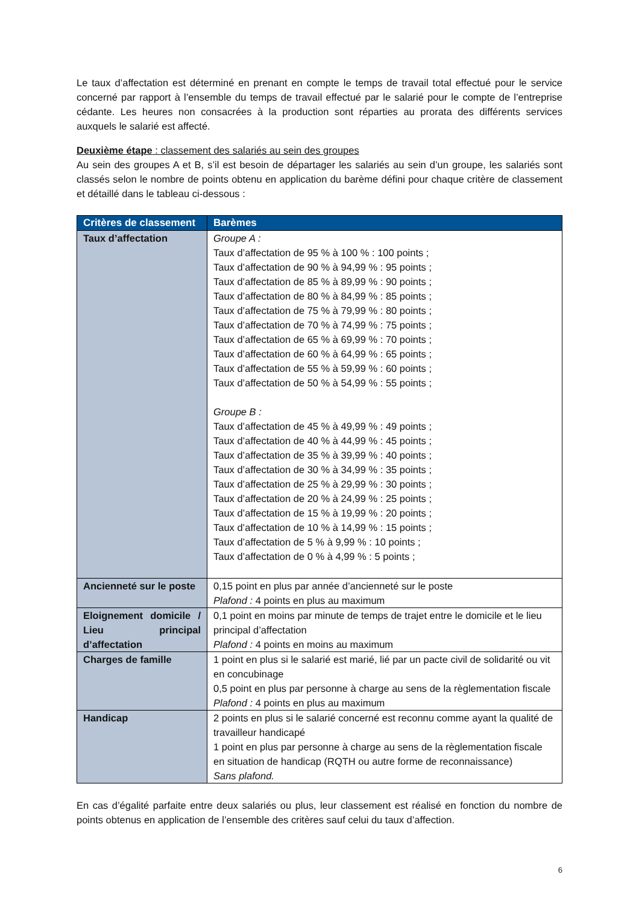Le taux d’affectation est déterminé en prenant en compte le temps de travail total effectué pour le service concerné par rapport à l’ensemble du temps de travail effectué par le salarié pour le compte de l’entreprise cédante. Les heures non consacrées à la production sont réparties au prorata des différents services auxquels le salarié est affecté.
Deuxième étape : classement des salariés au sein des groupes
Au sein des groupes A et B, s’il est besoin de départager les salariés au sein d’un groupe, les salariés sont classés selon le nombre de points obtenu en application du barème défini pour chaque critère de classement et détaillé dans le tableau ci-dessous :
| Critères de classement | Barèmes |
| --- | --- |
| Taux d’affectation | Groupe A : Taux d’affectation de 95 % à 100 % : 100 points ; Taux d’affectation de 90 % à 94,99 % : 95 points ; Taux d’affectation de 85 % à 89,99 % : 90 points ; Taux d’affectation de 80 % à 84,99 % : 85 points ; Taux d’affectation de 75 % à 79,99 % : 80 points ; Taux d’affectation de 70 % à 74,99 % : 75 points ; Taux d’affectation de 65 % à 69,99 % : 70 points ; Taux d’affectation de 60 % à 64,99 % : 65 points ; Taux d’affectation de 55 % à 59,99 % : 60 points ; Taux d’affectation de 50 % à 54,99 % : 55 points ; Groupe B : Taux d’affectation de 45 % à 49,99 % : 49 points ; Taux d’affectation de 40 % à 44,99 % : 45 points ; Taux d’affectation de 35 % à 39,99 % : 40 points ; Taux d’affectation de 30 % à 34,99 % : 35 points ; Taux d’affectation de 25 % à 29,99 % : 30 points ; Taux d’affectation de 20 % à 24,99 % : 25 points ; Taux d’affectation de 15 % à 19,99 % : 20 points ; Taux d’affectation de 10 % à 14,99 % : 15 points ; Taux d’affectation de 5 % à 9,99 % : 10 points ; Taux d’affectation de 0 % à 4,99 % : 5 points ; |
| Ancienneté sur le poste | 0,15 point en plus par année d’ancienneté sur le poste Plafond : 4 points en plus au maximum |
| Eloignement domicile / Lieu principal d’affectation | 0,1 point en moins par minute de temps de trajet entre le domicile et le lieu principal d’affectation Plafond : 4 points en moins au maximum |
| Charges de famille | 1 point en plus si le salarié est marié, lié par un pacte civil de solidarité ou vit en concubinage 0,5 point en plus par personne à charge au sens de la règlementation fiscale Plafond : 4 points en plus au maximum |
| Handicap | 2 points en plus si le salarié concerné est reconnu comme ayant la qualité de travailleur handicapé 1 point en plus par personne à charge au sens de la règlementation fiscale en situation de handicap (RQTH ou autre forme de reconnaissance) Sans plafond. |
En cas d’égalité parfaite entre deux salariés ou plus, leur classement est réalisé en fonction du nombre de points obtenus en application de l’ensemble des critères sauf celui du taux d’affection.
6